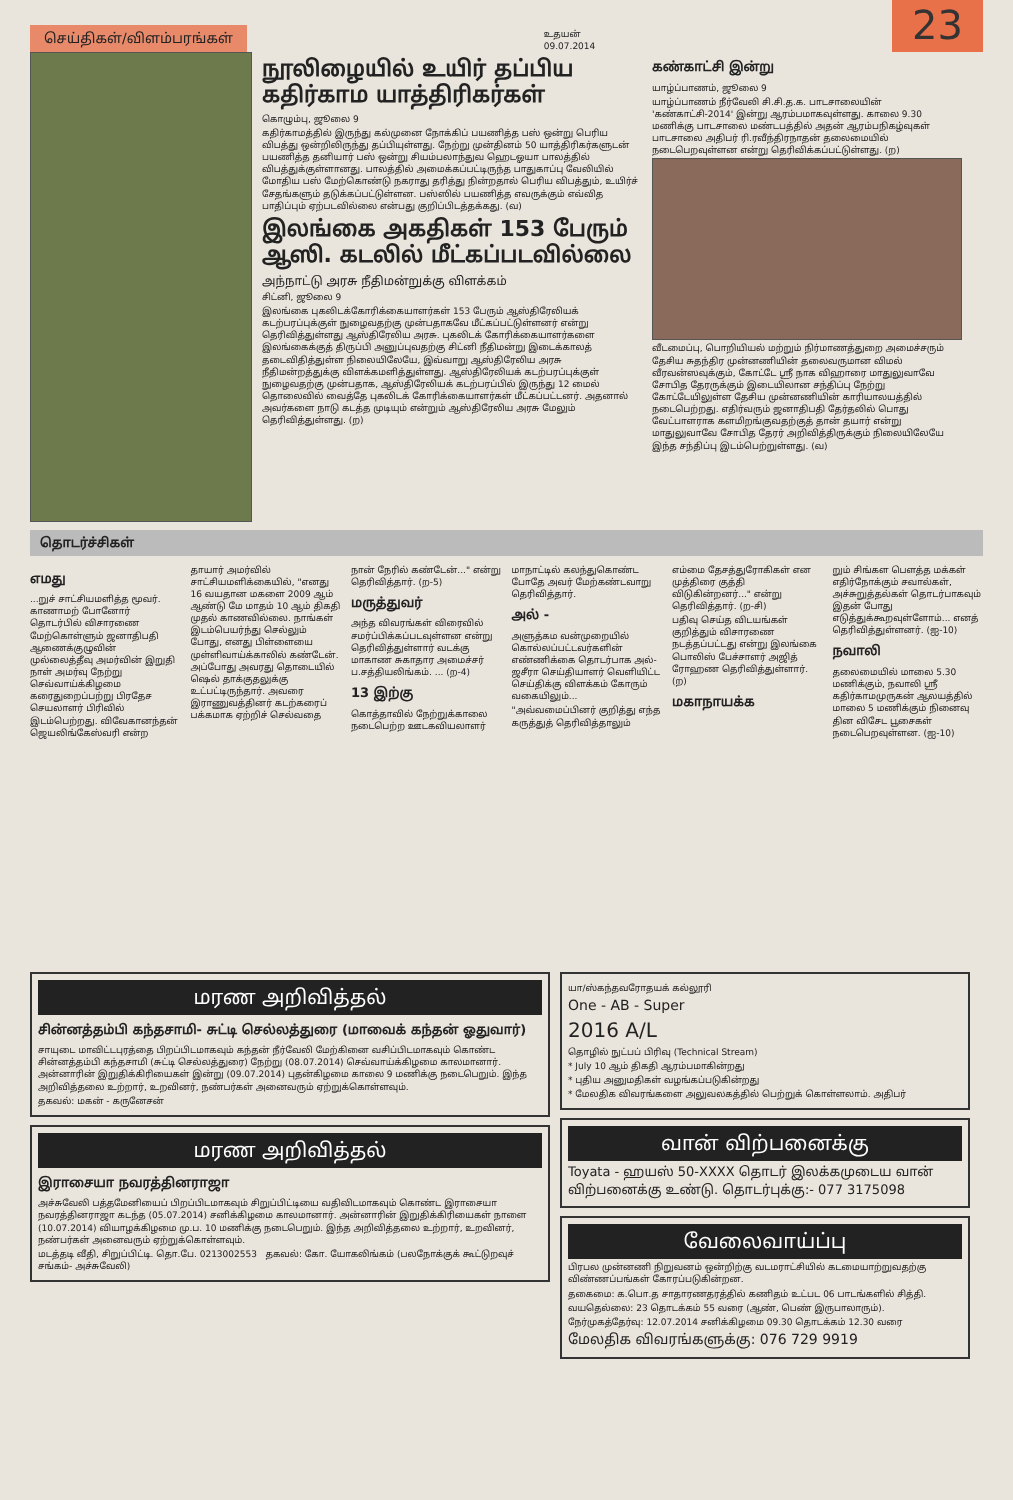செய்திகள்/விளம்பரங்கள்
உதயன்
09.07.2014
23
நூலிழையில் உயிர் தப்பிய கதிர்காம யாத்திரிகர்கள்
கொழும்பு, ஜூலை 9
கதிர்காமத்தில் இருந்து கல்முனை நோக்கிப் பயணித்த பஸ் ஒன்று பெரிய விபத்து ஒன்றிலிருந்து தப்பியுள்ளது. நேற்று முன்தினம் 50 யாத்திரிகர்களுடன் பயணித்த தனியார் பஸ் ஒன்று சியம்பலாந்துவ ஹெடஓயா பாலத்தில் விபத்துக்குள்ளானது. பாலத்தில் அமைக்கப்பட்டிருந்த பாதுகாப்பு வேலியில் மோதிய பஸ் மேற்கொண்டு நகராது தரித்து நின்றதால் பெரிய விபத்தும், உயிர்ச் சேதங்களும் தடுக்கப்பட்டுள்ளன. பஸ்ஸில் பயணித்த எவருக்கும் எவ்வித பாதிப்பும் ஏற்படவில்லை என்பது குறிப்பிடத்தக்கது. (வ)
இலங்கை அகதிகள் 153 பேரும் ஆஸி. கடலில் மீட்கப்படவில்லை
அந்நாட்டு அரசு நீதிமன்றுக்கு விளக்கம்
சிட்னி, ஜூலை 9
இலங்கை புகலிடக்கோரிக்கையாளர்கள் 153 பேரும் ஆஸ்திரேலியக் கடற்பரப்புக்குள் நுழைவதற்கு முன்பதாகவே மீட்கப்பட்டுள்ளனர் என்று தெரிவித்துள்ளது ஆஸ்திரேலிய அரசு. புகலிடக் கோரிக்கையாளர்களை இலங்கைக்குத் திருப்பி அனுப்புவதற்கு சிட்னி நீதிமன்று இடைக்காலத் தடைவிதித்துள்ள நிலையிலேயே, இவ்வாறு ஆஸ்திரேலிய அரசு நீதிமன்றத்துக்கு விளக்கமளித்துள்ளது. ஆஸ்திரேலியக் கடற்பரப்புக்குள் நுழைவதற்கு முன்பதாக, ஆஸ்திரேலியக் கடற்பரப்பில் இருந்து 12 மைல் தொலைவில் வைத்தே புகலிடக் கோரிக்கையாளர்கள் மீட்கப்பட்டனர். அதனால் அவர்களை நாடு கடத்த முடியும் என்றும் ஆஸ்திரேலிய அரசு மேலும் தெரிவித்துள்ளது. (ற)
கண்காட்சி இன்று
யாழ்ப்பாணம், ஜூலை 9
யாழ்ப்பாணம் நீர்வேலி சி.சி.த.க. பாடசாலையின் 'கண்காட்சி-2014' இன்று ஆரம்பமாகவுள்ளது. காலை 9.30 மணிக்கு பாடசாலை மண்டபத்தில் அதன் ஆரம்பநிகழ்வுகள் பாடசாலை அதிபர் ரி.ரவீந்திரநாதன் தலைமையில் நடைபெறவுள்ளன என்று தெரிவிக்கப்பட்டுள்ளது. (ற)
வீடமைப்பு, பொறியியல் மற்றும் நிர்மாணத்துறை அமைச்சரும் தேசிய சுதந்திர முன்னணியின் தலைவருமான விமல் வீரவன்ஸவுக்கும், கோட்டே ஸ்ரீ நாக விஹாரை மாதுலுவாவே சோபித தேரருக்கும் இடையிலான சந்திப்பு நேற்று கோட்டேயிலுள்ள தேசிய முன்னணியின் காரியாலயத்தில் நடைபெற்றது. எதிர்வரும் ஜனாதிபதி தேர்தலில் பொது வேட்பாளராக களமிறங்குவதற்குத் தான் தயார் என்று மாதுலுவாவே சோபித தேரர் அறிவித்திருக்கும் நிலையிலேயே இந்த சந்திப்பு இடம்பெற்றுள்ளது. (வ)
தொடர்ச்சிகள்
எமது
...றுச் சாட்சியமளித்த மூவர். காணாமற் போனோர் தொடர்பில் விசாரணை மேற்கொள்ளும் ஜனாதிபதி ஆணைக்குழுவின் முல்லைத்தீவு அமர்வின் இறுதி நாள் அமர்வு நேற்று செவ்வாய்க்கிழமை கரைதுறைப்பற்று பிரதேச செயலாளர் பிரிவில் இடம்பெற்றது. விவேகானந்தன் ஜெயலிங்கேஸ்வரி என்ற தாயார் அமர்வில் சாட்சியமளிக்கையில், "எனது 16 வயதான மகளை 2009 ஆம் ஆண்டு மே மாதம் 10 ஆம் திகதி முதல் காணவில்லை. நாங்கள் இடம்பெயர்ந்து செல்லும் போது, எனது பிள்ளையை முள்ளிவாய்க்காலில் கண்டேன். அப்போது அவரது தொடையில் ஷெல் தாக்குதலுக்கு உட்பட்டிருந்தார். அவரை இராணுவத்தினர் கடற்கரைப் பக்கமாக ஏற்றிச் செல்வதை நான் நேரில் கண்டேன்..." என்று தெரிவித்தார். (ற-5)
மருத்துவர்
அந்த விவரங்கள் விரைவில் சமர்ப்பிக்கப்படவுள்ளன என்று தெரிவித்துள்ளார் வடக்கு மாகாண சுகாதார அமைச்சர் ப.சத்தியலிங்கம். ... (ற-4)
13 இற்கு
கொத்தாவில் நேற்றுக்காலை நடைபெற்ற ஊடகவியலாளர் மாநாட்டில் கலந்துகொண்ட போதே அவர் மேற்கண்டவாறு தெரிவித்தார்.
அல் -
அளுத்கம வன்முறையில் கொல்லப்பட்டவர்களின் எண்ணிக்கை தொடர்பாக அல்-ஜசீரா செய்தியாளர் வெளியிட்ட செய்திக்கு விளக்கம் கோரும் வகையிலும்...
"அவ்வமைப்பினர் குறித்து எந்த கருத்துத் தெரிவித்தாலும் எம்மை தேசத்துரோகிகள் என முத்திரை குத்தி விடுகின்றனர்..." என்று தெரிவித்தார். (ற-சி)
பதிவு செய்த விடயங்கள் குறித்தும் விசாரணை நடத்தப்பட்டது என்று இலங்கை பொலிஸ் பேச்சாளர் அஜித் ரோஹண தெரிவித்துள்ளார். (ற)
மகாநாயக்க
றும் சிங்கள பௌத்த மக்கள் எதிர்நோக்கும் சவால்கள், அச்சுறுத்தல்கள் தொடர்பாகவும் இதன் போது எடுத்துக்கூறவுள்ளோம்... எனத் தெரிவித்துள்ளனர். (ஐ-10)
நவாலி
தலைமையில் மாலை 5.30 மணிக்கும், நவாலி ஸ்ரீ கதிர்காமமுருகன் ஆலயத்தில் மாலை 5 மணிக்கும் நினைவு தின விசேட பூசைகள் நடைபெறவுள்ளன. (ஐ-10)
மரண அறிவித்தல்
சின்னத்தம்பி கந்தசாமி- சுட்டி செல்லத்துரை (மாவைக் கந்தன் ஓதுவார்)
சாயுடை மாவிட்டபுரத்தை பிறப்பிடமாகவும் கந்தன் நீர்வேலி மேற்கினை வசிப்பிடமாகவும் கொண்ட சின்னத்தம்பி கந்தசாமி (சுட்டி செல்லத்துரை) நேற்று (08.07.2014) செவ்வாய்க்கிழமை காலமானார். அன்னாரின் இறுதிக்கிரியைகள் இன்று (09.07.2014) புதன்கிழமை காலை 9 மணிக்கு நடைபெறும். இந்த அறிவித்தலை உற்றார், உறவினர், நண்பர்கள் அனைவரும் ஏற்றுக்கொள்ளவும்.
தகவல்: மகன் - கருனேசன்
மரண அறிவித்தல்
இராசையா நவரத்தினராஜா
அச்சுவேலி பத்தமேனியைப் பிறப்பிடமாகவும் சிறுப்பிட்டியை வதிவிடமாகவும் கொண்ட இராசையா நவரத்தினராஜா கடந்த (05.07.2014) சனிக்கிழமை காலமானார். அன்னாரின் இறுதிக்கிரியைகள் நாளை (10.07.2014) வியாழக்கிழமை மு.ப. 10 மணிக்கு நடைபெறும். இந்த அறிவித்தலை உற்றார், உறவினர், நண்பர்கள் அனைவரும் ஏற்றுக்கொள்ளவும்.
மடத்தடி வீதி, சிறுப்பிட்டி. தொ.பே. 0213002553 தகவல்: கோ. யோகலிங்கம் (பலநோக்குக் கூட்டுறவுச் சங்கம்- அச்சுவேலி)
யா/ஸ்கந்தவரோதயக் கல்லூரி
One - AB - Super
2016 A/L
தொழில் நுட்பப் பிரிவு (Technical Stream)
* July 10 ஆம் திகதி ஆரம்பமாகின்றது
* புதிய அனுமதிகள் வழங்கப்படுகின்றது
* மேலதிக விவரங்களை அலுவலகத்தில் பெற்றுக் கொள்ளலாம். அதிபர்
வான் விற்பனைக்கு
Toyata - ஹயஸ் 50-XXXX தொடர் இலக்கமுடைய வான் விற்பனைக்கு உண்டு. தொடர்புக்கு:- 077 3175098
வேலைவாய்ப்பு
பிரபல முன்னணி நிறுவனம் ஒன்றிற்கு வடமராட்சியில் கடமையாற்றுவதற்கு விண்ணப்பங்கள் கோரப்படுகின்றன.
தகைமை: க.பொ.த சாதாரணதரத்தில் கணிதம் உட்பட 06 பாடங்களில் சித்தி.
வயதெல்லை: 23 தொடக்கம் 55 வரை (ஆண், பெண் இருபாலாரும்).
நேர்முகத்தேர்வு: 12.07.2014 சனிக்கிழமை 09.30 தொடக்கம் 12.30 வரை
மேலதிக விவரங்களுக்கு: 076 729 9919